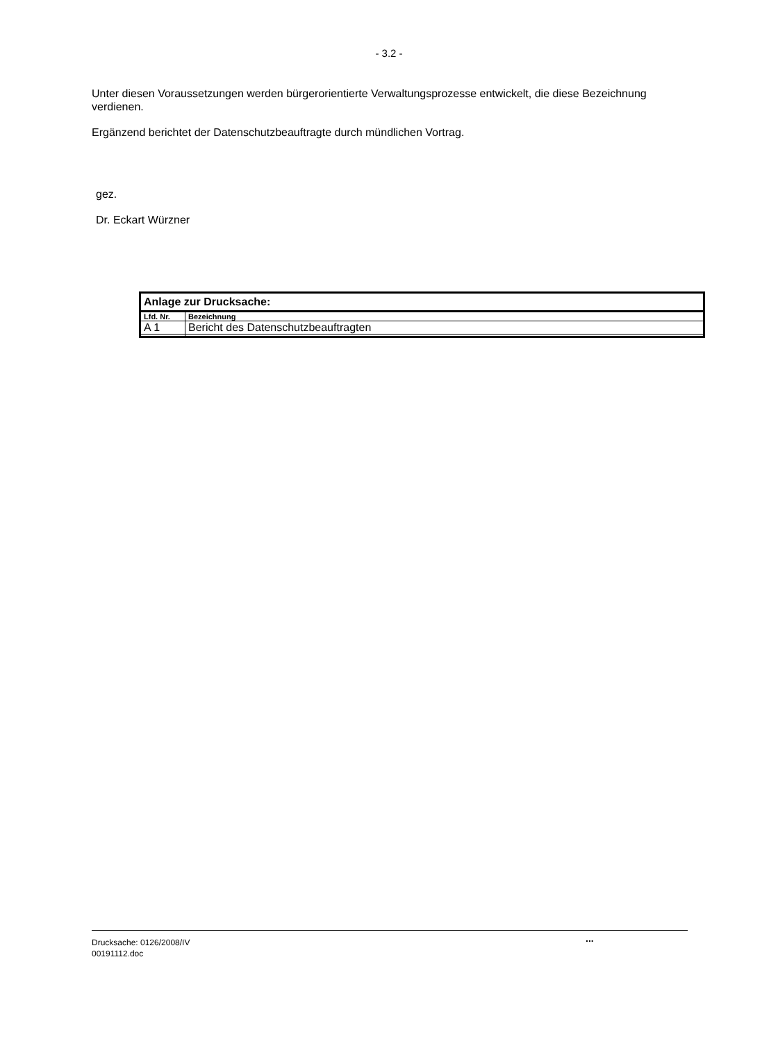- 3.2 -
Unter diesen Voraussetzungen werden bürgerorientierte Verwaltungsprozesse entwickelt, die diese Bezeichnung verdienen.
Ergänzend berichtet der Datenschutzbeauftragte durch mündlichen Vortrag.
gez.
Dr. Eckart Würzner
| Anlage zur Drucksache: | |
| --- | --- |
| Lfd. Nr. | Bezeichnung |
| A 1 | Bericht des Datenschutzbeauftragten |
Drucksache: 0126/2008/IV
00191112.doc
...